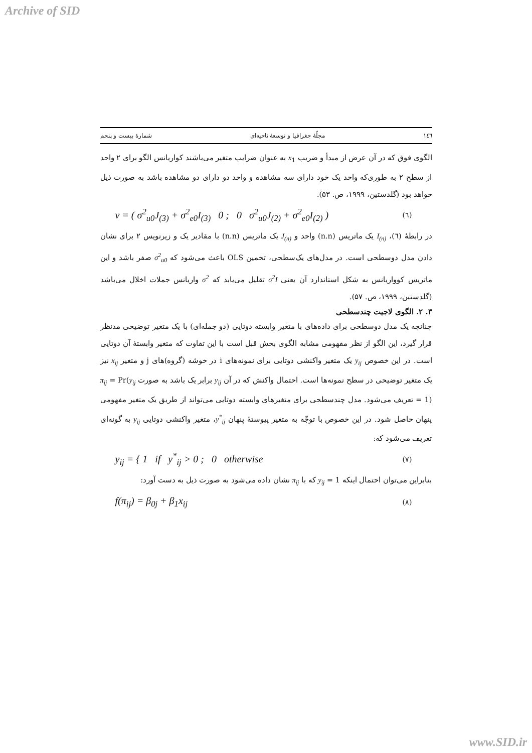Archive of SID
۱٤٦ مجلّهٔ جغرافیا و توسعهٔ ناحیه‌ای شمارهٔ بیست و پنجم
الگوی فوق که در آن عرض از مبدأ و ضریب x<sub>1</sub> به عنوان ضرایب متغیر می‌باشند کواریانس الگو برای ۲ واحد از سطح ۲ به طوری‌که واحد یک خود دارای سه مشاهده و واحد دو دارای دو مشاهده باشد به صورت ذیل خواهد بود (گلدستین، ۱۹۹۹، ص. ۵۳).
v = ( σ<sup>2</sup><sub>u0</sub>J<sub>(3)</sub> + σ<sup>2</sup><sub>e0</sub>I<sub>(3)</sub> 0 ; 0 σ<sup>2</sup><sub>u0</sub>J<sub>(2)</sub> + σ<sup>2</sup><sub>e0</sub>I<sub>(2)</sub> ) (٦)
در رابطهٔ (٦)، I<sub>(n)</sub> یک ماتریس (n.n) واحد و J<sub>(n)</sub> یک ماتریس (n.n) با مقادیر یک و زیرنویس ۲ برای نشان دادن مدل دوسطحی است. در مدل‌های یک‌سطحی، تخمین OLS باعث می‌شود که σ<sup>2</sup><sub>u0</sub> صفر باشد و این ماتریس کوواریانس به شکل استاندارد آن یعنی σ<sup>2</sup>I تقلیل می‌یابد که σ<sup>2</sup> واریانس جملات اخلال می‌باشد (گلدستین، ۱۹۹۹، ص. ۵۷).
۳. ۲. الگوی لاجیت چندسطحی
چنانچه یک مدل دوسطحی برای داده‌های با متغیر وابسته دوتایی (دو جمله‌ای) با یک متغیر توضیحی مدنظر قرار گیرد، این الگو از نظر مفهومی مشابه الگوی بخش قبل است با این تفاوت که متغیر وابستهٔ آن دوتایی است. در این خصوص y<sub>ij</sub> یک متغیر واکنشی دوتایی برای نمونه‌های i در خوشه (گروه)های j و متغیر x<sub>ij</sub> نیز یک متغیر توضیحی در سطح نمونه‌ها است. احتمال واکنش که در آن y<sub>ij</sub> برابر یک باشد به صورت π<sub>ij</sub> = Pr(y<sub>ij</sub> = 1) تعریف می‌شود. مدل چندسطحی برای متغیرهای وابسته دوتایی می‌تواند از طریق یک متغیر مفهومی پنهان حاصل شود. در این خصوص با توجّه به متغیر پیوستهٔ پنهان y<sup>*</sup><sub>ij</sub>، متغیر واکنشی دوتایی y<sub>ij</sub> به گونه‌ای تعریف می‌شود که:
y<sub>ij</sub> = { 1 if y<sup>*</sup><sub>ij</sub> > 0 ; 0 otherwise (۷)
بنابراین می‌توان احتمال اینکه y<sub>ij</sub> = 1 که با π<sub>ij</sub> نشان داده می‌شود به صورت ذیل به دست آورد:
f(π<sub>ij</sub>) = β<sub>0j</sub> + β<sub>1</sub>x<sub>ij</sub> (۸)
www.SID.ir